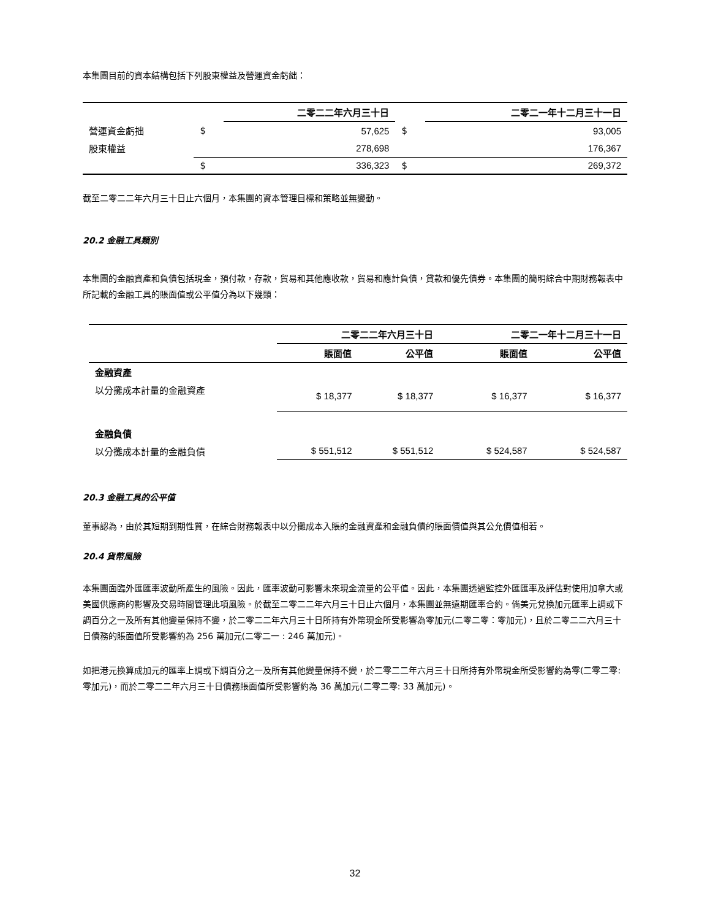本集團目前的資本結構包括下列股東權益及營運資金虧絀：
| | | 二零二二年六月三十日 | | 二零二一年十二月三十一日 |
| --- | --- | --- | --- | --- |
| 營運資金虧拙 | $ | 57,625 | $ | 93,005 |
| 股東權益 | | 278,698 | | 176,367 |
| | $ | 336,323 | $ | 269,372 |
截至二零二二年六月三十日止六個月，本集團的資本管理目標和策略並無變動。
20.2 金融工具類別
本集團的金融資產和負債包括現金，預付款，存款，貿易和其他應收款，貿易和應計負債，貸款和優先債券。本集團的簡明綜合中期財務報表中所記載的金融工具的賬面值或公平值分為以下幾類：
| | 二零二二年六月三十日 | | 二零二一年十二月三十一日 | |
| --- | --- | --- | --- | --- |
| | 賬面值 | 公平值 | 賬面值 | 公平值 |
| 金融資產 | | | | |
| 以分攤成本計量的金融資產 | $ 18,377 | $ 18,377 | $ 16,377 | $ 16,377 |
| 金融負債 | | | | |
| 以分攤成本計量的金融負債 | $ 551,512 | $ 551,512 | $ 524,587 | $ 524,587 |
20.3 金融工具的公平值
董事認為，由於其短期到期性質，在綜合財務報表中以分攤成本入賬的金融資產和金融負債的賬面價值與其公允價值相若。
20.4 貨幣風險
本集團面臨外匯匯率波動所產生的風險。因此，匯率波動可影響未來現金流量的公平值。因此，本集團透過監控外匯匯率及評估對使用加拿大或美國供應商的影響及交易時間管理此項風險。於截至二零二二年六月三十日止六個月，本集團並無遠期匯率合約。倘美元兌換加元匯率上調或下調百分之一及所有其他變量保持不變，於二零二二年六月三十日所持有外幣現金所受影響為零加元(二零二零：零加元)，且於二零二二六月三十日債務的賬面值所受影響約為 256 萬加元(二零二一 : 246 萬加元)。
如把港元換算成加元的匯率上調或下調百分之一及所有其他變量保持不變，於二零二二年六月三十日所持有外幣現金所受影響約為零(二零二零:零加元)，而於二零二二年六月三十日債務賬面值所受影響約為 36 萬加元(二零二零: 33 萬加元)。
32